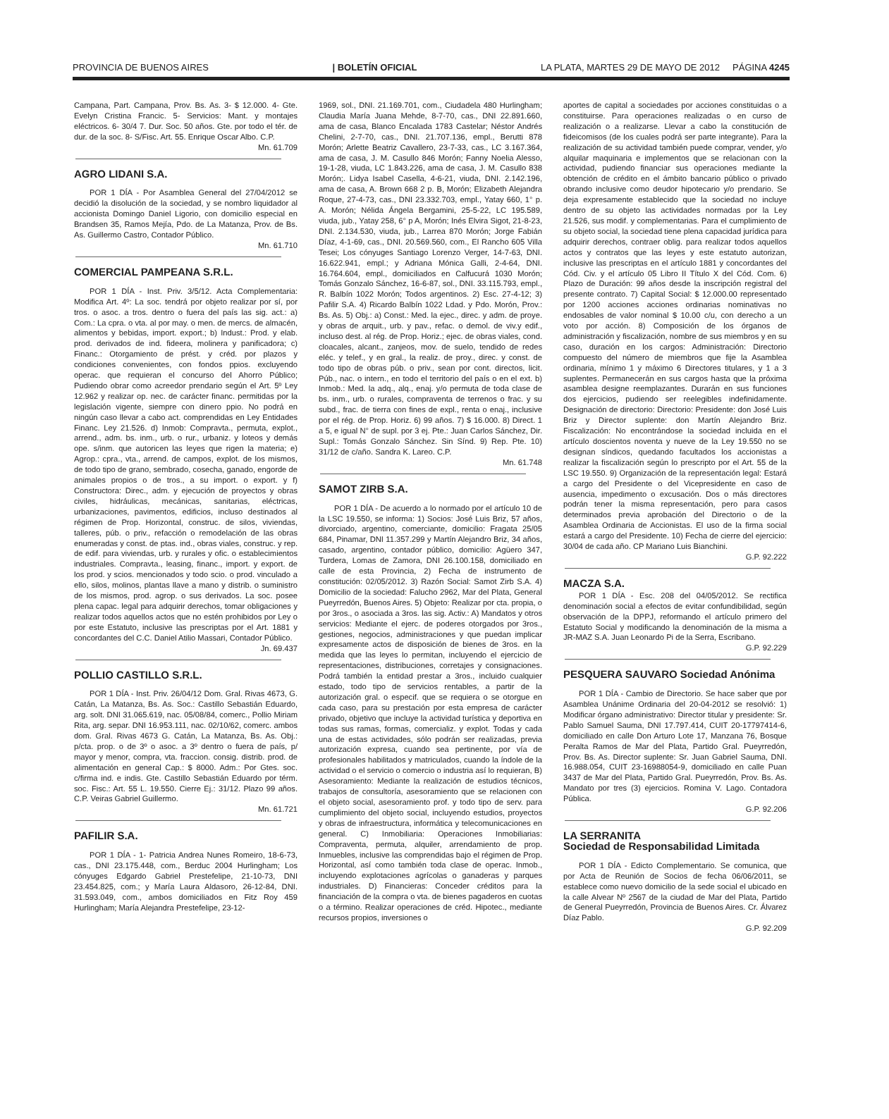PROVINCIA DE BUENOS AIRES | BOLETÍN OFICIAL LA PLATA, MARTES 29 DE MAYO DE 2012 PÁGINA 4245
Campana, Part. Campana, Prov. Bs. As. 3- $ 12.000. 4- Gte. Evelyn Cristina Francic. 5- Servicios: Mant. y montajes eléctricos. 6- 30/4 7. Dur. Soc. 50 años. Gte. por todo el tér. de dur. de la soc. 8- S/Fisc. Art. 55. Enrique Oscar Albo. C.P.
Mn. 61.709
AGRO LIDANI S.A.
POR 1 DÍA - Por Asamblea General del 27/04/2012 se decidió la disolución de la sociedad, y se nombro liquidador al accionista Domingo Daniel Ligorio, con domicilio especial en Brandsen 35, Ramos Mejía, Pdo. de La Matanza, Prov. de Bs. As. Guillermo Castro, Contador Público.
Mn. 61.710
COMERCIAL PAMPEANA S.R.L.
POR 1 DÍA - Inst. Priv. 3/5/12. Acta Complementaria: Modifica Art. 4º: La soc. tendrá por objeto realizar por sí, por tros. o asoc. a tros. dentro o fuera del país las sig. act.: a) Com.: La cpra. o vta. al por may. o men. de mercs. de almacén, alimentos y bebidas, import. export.; b) Indust.: Prod. y elab. prod. derivados de ind. fideera, molinera y panificadora; c) Financ.: Otorgamiento de prést. y créd. por plazos y condiciones convenientes, con fondos ppios. excluyendo operac. que requieran el concurso del Ahorro Público; Pudiendo obrar como acreedor prendario según el Art. 5º Ley 12.962 y realizar op. nec. de carácter financ. permitidas por la legislación vigente, siempre con dinero ppio. No podrá en ningún caso llevar a cabo act. comprendidas en Ley Entidades Financ. Ley 21.526. d) Inmob: Compravta., permuta, explot., arrend., adm. bs. inm., urb. o rur., urbaniz. y loteos y demás ope. s/inm. que autoricen las leyes que rigen la materia; e) Agrop.: cpra., vta., arrend. de campos, explot. de los mismos, de todo tipo de grano, sembrado, cosecha, ganado, engorde de animales propios o de tros., a su import. o export. y f) Constructora: Direc., adm. y ejecución de proyectos y obras civiles, hidráulicas, mecánicas, sanitarias, eléctricas, urbanizaciones, pavimentos, edificios, incluso destinados al régimen de Prop. Horizontal, construc. de silos, viviendas, talleres, púb. o priv., refacción o remodelación de las obras enumeradas y const. de ptas. ind., obras viales, construc. y rep. de edif. para viviendas, urb. y rurales y ofic. o establecimientos industriales. Compravta., leasing, financ., import. y export. de los prod. y scios. mencionados y todo scio. o prod. vinculado a ello, silos, molinos, plantas llave a mano y distrib. o suministro de los mismos, prod. agrop. o sus derivados. La soc. posee plena capac. legal para adquirir derechos, tomar obligaciones y realizar todos aquellos actos que no estén prohibidos por Ley o por este Estatuto, inclusive las prescriptas por el Art. 1881 y concordantes del C.C. Daniel Atilio Massari, Contador Público.
Jn. 69.437
POLLIO CASTILLO S.R.L.
POR 1 DÍA - Inst. Priv. 26/04/12 Dom. Gral. Rivas 4673, G. Catán, La Matanza, Bs. As. Soc.: Castillo Sebastián Eduardo, arg. solt. DNI 31.065.619, nac. 05/08/84, comerc., Pollio Miriam Rita, arg. separ. DNI 16.953.111, nac. 02/10/62, comerc. ambos dom. Gral. Rivas 4673 G. Catán, La Matanza, Bs. As. Obj.: p/cta. prop. o de 3º o asoc. a 3º dentro o fuera de país, p/ mayor y menor, compra, vta. fraccion. consig. distrib. prod. de alimentación en general Cap.: $ 8000. Adm.: Por Gtes. soc. c/firma ind. e indis. Gte. Castillo Sebastián Eduardo por térm. soc. Fisc.: Art. 55 L. 19.550. Cierre Ej.: 31/12. Plazo 99 años. C.P. Veiras Gabriel Guillermo.
Mn. 61.721
PAFILIR S.A.
POR 1 DÍA - 1- Patricia Andrea Nunes Romeiro, 18-6-73, cas., DNI 23.175.448, com., Berduc 2004 Hurlingham; Los cónyuges Edgardo Gabriel Prestefelipe, 21-10-73, DNI 23.454.825, com.; y María Laura Aldasoro, 26-12-84, DNI. 31.593.049, com., ambos domiciliados en Fitz Roy 459 Hurlingham; María Alejandra Prestefelipe, 23-12-
1969, sol., DNI. 21.169.701, com., Ciudadela 480 Hurlingham; Claudia María Juana Mehde, 8-7-70, cas., DNI 22.891.660, ama de casa, Blanco Encalada 1783 Castelar; Néstor Andrés Chelini, 2-7-70, cas., DNI. 21.707.136, empl., Berutti 878 Morón; Arlette Beatriz Cavallero, 23-7-33, cas., LC 3.167.364, ama de casa, J. M. Casullo 846 Morón; Fanny Noelia Alesso, 19-1-28, viuda, LC 1.843.226, ama de casa, J. M. Casullo 838 Morón;. Lidya Isabel Casella, 4-6-21, viuda, DNI. 2.142.196, ama de casa, A. Brown 668 2 p. B, Morón; Elizabeth Alejandra Roque, 27-4-73, cas., DNI 23.332.703, empl., Yatay 660, 1° p. A. Morón; Nélida Ángela Bergamini, 25-5-22, LC 195.589, viuda, jub., Yatay 258, 6° p A, Morón; Inés Elvira Sigot, 21-8-23, DNI. 2.134.530, viuda, jub., Larrea 870 Morón; Jorge Fabián Díaz, 4-1-69, cas., DNI. 20.569.560, com., El Rancho 605 Villa Tesei; Los cónyuges Santiago Lorenzo Verger, 14-7-63, DNI. 16.622.941, empl.; y Adriana Mónica Galli, 2-4-64, DNI. 16.764.604, empl., domiciliados en Calfucurá 1030 Morón; Tomás Gonzalo Sánchez, 16-6-87, sol., DNI. 33.115.793, empl., R. Balbín 1022 Morón; Todos argentinos. 2) Esc. 27-4-12; 3) Pafilir S.A. 4) Ricardo Balbín 1022 Ldad. y Pdo. Morón, Prov.: Bs. As. 5) Obj.: a) Const.: Med. la ejec., direc. y adm. de proye. y obras de arquit., urb. y pav., refac. o demol. de viv.y edif., incluso dest. al rég. de Prop. Horiz.; ejec. de obras viales, cond. cloacales, alcant., zanjeos, mov. de suelo, tendido de redes eléc. y telef., y en gral., la realiz. de proy., direc. y const. de todo tipo de obras púb. o priv., sean por cont. directos, licit. Púb., nac. o intern., en todo el territorio del país o en el ext. b) Inmob.: Med. la adq., alq., enaj. y/o permuta de toda clase de bs. inm., urb. o rurales, compraventa de terrenos o frac. y su subd., frac. de tierra con fines de expl., renta o enaj., inclusive por el rég. de Prop. Horiz. 6) 99 años. 7) $ 16.000. 8) Direct. 1 a 5, e igual N° de supl. por 3 ej. Pte.: Juan Carlos Sánchez, Dir. Supl.: Tomás Gonzalo Sánchez. Sin Sínd. 9) Rep. Pte. 10) 31/12 de c/año. Sandra K. Lareo. C.P.
Mn. 61.748
SAMOT ZIRB S.A.
POR 1 DÍA - De acuerdo a lo normado por el artículo 10 de la LSC 19.550, se informa: 1) Socios: José Luis Briz, 57 años, divorciado, argentino, comerciante, domicilio: Fragata 25/05 684, Pinamar, DNI 11.357.299 y Martín Alejandro Briz, 34 años, casado, argentino, contador público, domicilio: Agüero 347, Turdera, Lomas de Zamora, DNI 26.100.158, domiciliado en calle de esta Provincia, 2) Fecha de instrumento de constitución: 02/05/2012. 3) Razón Social: Samot Zirb S.A. 4) Domicilio de la sociedad: Falucho 2962, Mar del Plata, General Pueyrredón, Buenos Aires. 5) Objeto: Realizar por cta. propia, o por 3ros., o asociada a 3ros. las sig. Activ.: A) Mandatos y otros servicios: Mediante el ejerc. de poderes otorgados por 3ros., gestiones, negocios, administraciones y que puedan implicar expresamente actos de disposición de bienes de 3ros. en la medida que las leyes lo permitan, incluyendo el ejercicio de representaciones, distribuciones, corretajes y consignaciones. Podrá también la entidad prestar a 3ros., incluido cualquier estado, todo tipo de servicios rentables, a partir de la autorización gral. o especif. que se requiera o se otorgue en cada caso, para su prestación por esta empresa de carácter privado, objetivo que incluye la actividad turística y deportiva en todas sus ramas, formas, comercializ. y explot. Todas y cada una de estas actividades, sólo podrán ser realizadas, previa autorización expresa, cuando sea pertinente, por vía de profesionales habilitados y matriculados, cuando la índole de la actividad o el servicio o comercio o industria así lo requieran, B) Asesoramiento: Mediante la realización de estudios técnicos, trabajos de consultoría, asesoramiento que se relacionen con el objeto social, asesoramiento prof. y todo tipo de serv. para cumplimiento del objeto social, incluyendo estudios, proyectos y obras de infraestructura, informática y telecomunicaciones en general. C) Inmobiliaria: Operaciones Inmobiliarias: Compraventa, permuta, alquiler, arrendamiento de prop. Inmuebles, inclusive las comprendidas bajo el régimen de Prop. Horizontal, así como también toda clase de operac. Inmob., incluyendo explotaciones agrícolas o ganaderas y parques industriales. D) Financieras: Conceder créditos para la financiación de la compra o vta. de bienes pagaderos en cuotas o a término. Realizar operaciones de créd. Hipotec., mediante recursos propios, inversiones o
aportes de capital a sociedades por acciones constituidas o a constituirse. Para operaciones realizadas o en curso de realización o a realizarse. Llevar a cabo la constitución de fideicomisos (de los cuales podrá ser parte integrante). Para la realización de su actividad también puede comprar, vender, y/o alquilar maquinaria e implementos que se relacionan con la actividad, pudiendo financiar sus operaciones mediante la obtención de crédito en el ámbito bancario público o privado obrando inclusive como deudor hipotecario y/o prendario. Se deja expresamente establecido que la sociedad no incluye dentro de su objeto las actividades normadas por la Ley 21.526, sus modif. y complementarias. Para el cumplimiento de su objeto social, la sociedad tiene plena capacidad jurídica para adquirir derechos, contraer oblig. para realizar todos aquellos actos y contratos que las leyes y este estatuto autorizan, inclusive las prescriptas en el artículo 1881 y concordantes del Cód. Civ. y el artículo 05 Libro II Título X del Cód. Com. 6) Plazo de Duración: 99 años desde la inscripción registral del presente contrato. 7) Capital Social: $ 12.000.00 representado por 1200 acciones acciones ordinarias nominativas no endosables de valor nominal $ 10.00 c/u, con derecho a un voto por acción. 8) Composición de los órganos de administración y fiscalización, nombre de sus miembros y en su caso, duración en los cargos: Administración: Directorio compuesto del número de miembros que fije la Asamblea ordinaria, mínimo 1 y máximo 6 Directores titulares, y 1 a 3 suplentes. Permanecerán en sus cargos hasta que la próxima asamblea designe reemplazantes. Durarán en sus funciones dos ejercicios, pudiendo ser reelegibles indefinidamente. Designación de directorio: Directorio: Presidente: don José Luis Briz y Director suplente: don Martín Alejandro Briz. Fiscalización: No encontrándose la sociedad incluida en el artículo doscientos noventa y nueve de la Ley 19.550 no se designan síndicos, quedando facultados los accionistas a realizar la fiscalización según lo prescripto por el Art. 55 de la LSC 19.550. 9) Organización de la representación legal: Estará a cargo del Presidente o del Vicepresidente en caso de ausencia, impedimento o excusación. Dos o más directores podrán tener la misma representación, pero para casos determinados previa aprobación del Directorio o de la Asamblea Ordinaria de Accionistas. El uso de la firma social estará a cargo del Presidente. 10) Fecha de cierre del ejercicio: 30/04 de cada año. CP Mariano Luis Bianchini.
G.P. 92.222
MACZA S.A.
POR 1 DÍA - Esc. 208 del 04/05/2012. Se rectifica denominación social a efectos de evitar confundibilidad, según observación de la DPPJ, reformando el artículo primero del Estatuto Social y modificando la denominación de la misma a JR-MAZ S.A. Juan Leonardo Pi de la Serra, Escribano.
G.P. 92.229
PESQUERA SAUVARO Sociedad Anónima
POR 1 DÍA - Cambio de Directorio. Se hace saber que por Asamblea Unánime Ordinaria del 20-04-2012 se resolvió: 1) Modificar órgano administrativo: Director titular y presidente: Sr. Pablo Samuel Sauma, DNI 17.797.414, CUIT 20-17797414-6, domiciliado en calle Don Arturo Lote 17, Manzana 76, Bosque Peralta Ramos de Mar del Plata, Partido Gral. Pueyrredón, Prov. Bs. As. Director suplente: Sr. Juan Gabriel Sauma, DNI. 16.988.054, CUIT 23-16988054-9, domiciliado en calle Puan 3437 de Mar del Plata, Partido Gral. Pueyrredón, Prov. Bs. As. Mandato por tres (3) ejercicios. Romina V. Lago. Contadora Pública.
G.P. 92.206
LA SERRANITA
Sociedad de Responsabilidad Limitada
POR 1 DÍA - Edicto Complementario. Se comunica, que por Acta de Reunión de Socios de fecha 06/06/2011, se establece como nuevo domicilio de la sede social el ubicado en la calle Alvear Nº 2567 de la ciudad de Mar del Plata, Partido de General Pueyrredón, Provincia de Buenos Aires. Cr. Álvarez Díaz Pablo.
G.P. 92.209